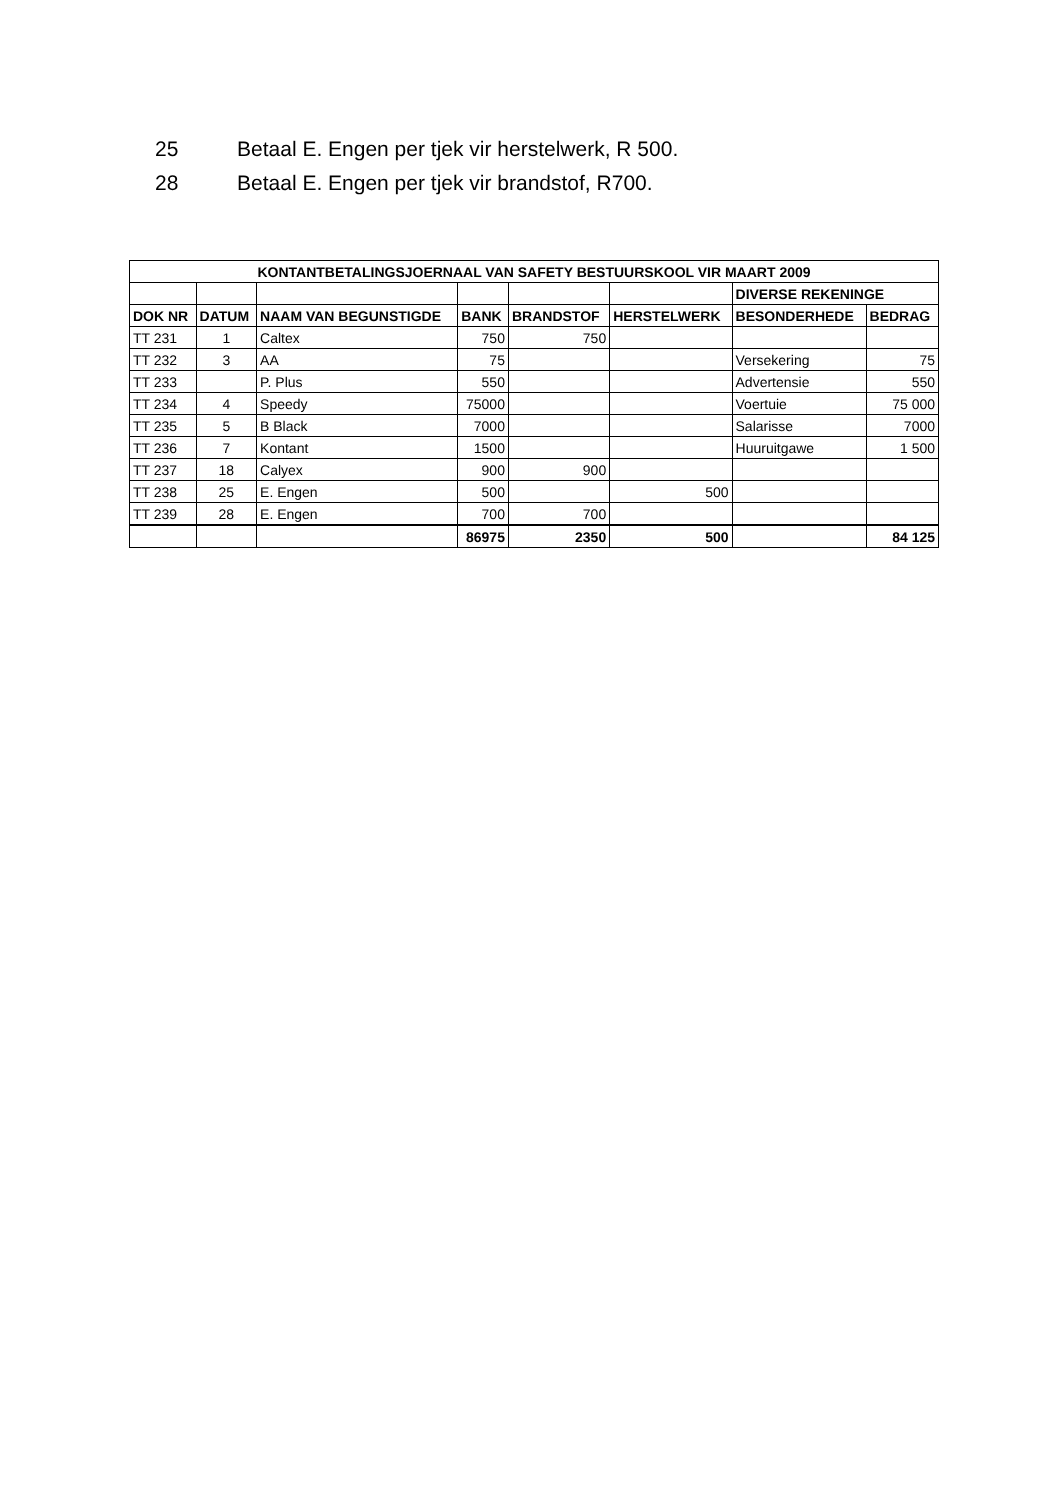25 Betaal E. Engen per tjek vir herstelwerk, R 500.
28 Betaal E. Engen per tjek vir brandstof, R700.
| KONTANTBETALINGSJOERNAAL VAN SAFETY BESTUURSKOOL VIR MAART 2009 | | | | | | | |
| --- | --- | --- | --- | --- | --- | --- | --- |
| | | | | | | DIVERSE REKENINGE | |
| DOK NR | DATUM | NAAM VAN BEGUNSTIGDE | BANK | BRANDSTOF | HERSTELWERK | BESONDERHEDE | BEDRAG |
| TT 231 | 1 | Caltex | 750 | 750 | | | |
| TT 232 | 3 | AA | 75 | | | Versekering | 75 |
| TT 233 | | P. Plus | 550 | | | Advertensie | 550 |
| TT 234 | 4 | Speedy | 75000 | | | Voertuie | 75 000 |
| TT 235 | 5 | B Black | 7000 | | | Salarisse | 7000 |
| TT 236 | 7 | Kontant | 1500 | | | Huuruitgawe | 1 500 |
| TT 237 | 18 | Calyex | 900 | 900 | | | |
| TT 238 | 25 | E. Engen | 500 | | 500 | | |
| TT 239 | 28 | E. Engen | 700 | 700 | | | |
| | | | 86975 | 2350 | 500 | | 84 125 |